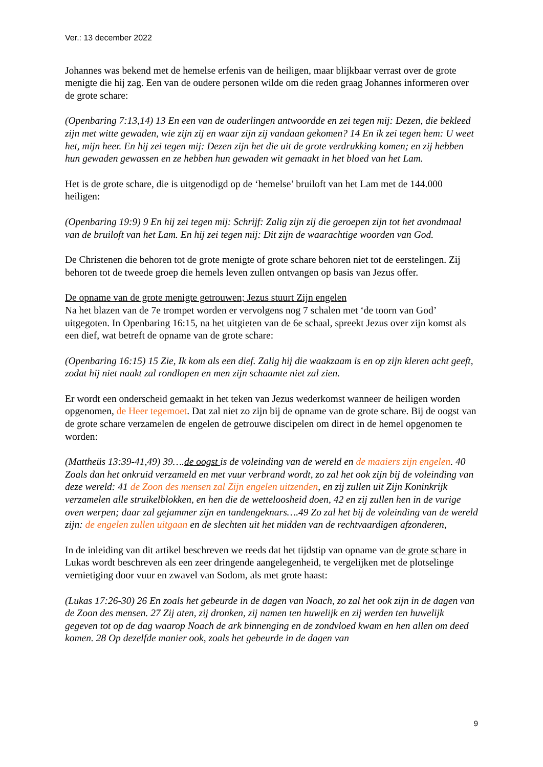Ver.: 13 december 2022
Johannes was bekend met de hemelse erfenis van de heiligen, maar blijkbaar verrast over de grote menigte die hij zag. Een van de oudere personen wilde om die reden graag Johannes informeren over de grote schare:
(Openbaring 7:13,14) 13 En een van de ouderlingen antwoordde en zei tegen mij: Dezen, die bekleed zijn met witte gewaden, wie zijn zij en waar zijn zij vandaan gekomen? 14 En ik zei tegen hem: U weet het, mijn heer. En hij zei tegen mij: Dezen zijn het die uit de grote verdrukking komen; en zij hebben hun gewaden gewassen en ze hebben hun gewaden wit gemaakt in het bloed van het Lam.
Het is de grote schare, die is uitgenodigd op de ‘hemelse’ bruiloft van het Lam met de 144.000 heiligen:
(Openbaring 19:9) 9 En hij zei tegen mij: Schrijf: Zalig zijn zij die geroepen zijn tot het avondmaal van de bruiloft van het Lam. En hij zei tegen mij: Dit zijn de waarachtige woorden van God.
De Christenen die behoren tot de grote menigte of grote schare behoren niet tot de eerstelingen. Zij behoren tot de tweede groep die hemels leven zullen ontvangen op basis van Jezus offer.
De opname van de grote menigte getrouwen; Jezus stuurt Zijn engelen
Na het blazen van de 7e trompet worden er vervolgens nog 7 schalen met ‘de toorn van God’ uitgegoten. In Openbaring 16:15, na het uitgieten van de 6e schaal, spreekt Jezus over zijn komst als een dief, wat betreft de opname van de grote schare:
(Openbaring 16:15) 15 Zie, Ik kom als een dief. Zalig hij die waakzaam is en op zijn kleren acht geeft, zodat hij niet naakt zal rondlopen en men zijn schaamte niet zal zien.
Er wordt een onderscheid gemaakt in het teken van Jezus wederkomst wanneer de heiligen worden opgenomen, de Heer tegemoet. Dat zal niet zo zijn bij de opname van de grote schare. Bij de oogst van de grote schare verzamelen de engelen de getrouwe discipelen om direct in de hemel opgenomen te worden:
(Mattheüs 13:39-41,49) 39….de oogst is de voleinding van de wereld en de maaiers zijn engelen. 40 Zoals dan het onkruid verzameld en met vuur verbrand wordt, zo zal het ook zijn bij de voleinding van deze wereld: 41 de Zoon des mensen zal Zijn engelen uitzenden, en zij zullen uit Zijn Koninkrijk verzamelen alle struikelblokken, en hen die de wetteloosheid doen, 42 en zij zullen hen in de vurige oven werpen; daar zal gejammer zijn en tandengeknars….49 Zo zal het bij de voleinding van de wereld zijn: de engelen zullen uitgaan en de slechten uit het midden van de rechtvaardigen afzonderen,
In de inleiding van dit artikel beschreven we reeds dat het tijdstip van opname van de grote schare in Lukas wordt beschreven als een zeer dringende aangelegenheid, te vergelijken met de plotselinge vernietiging door vuur en zwavel van Sodom, als met grote haast:
(Lukas 17:26-30) 26 En zoals het gebeurde in de dagen van Noach, zo zal het ook zijn in de dagen van de Zoon des mensen. 27 Zij aten, zij dronken, zij namen ten huwelijk en zij werden ten huwelijk gegeven tot op de dag waarop Noach de ark binnenging en de zondvloed kwam en hen allen om deed komen. 28 Op dezelfde manier ook, zoals het gebeurde in de dagen van
9